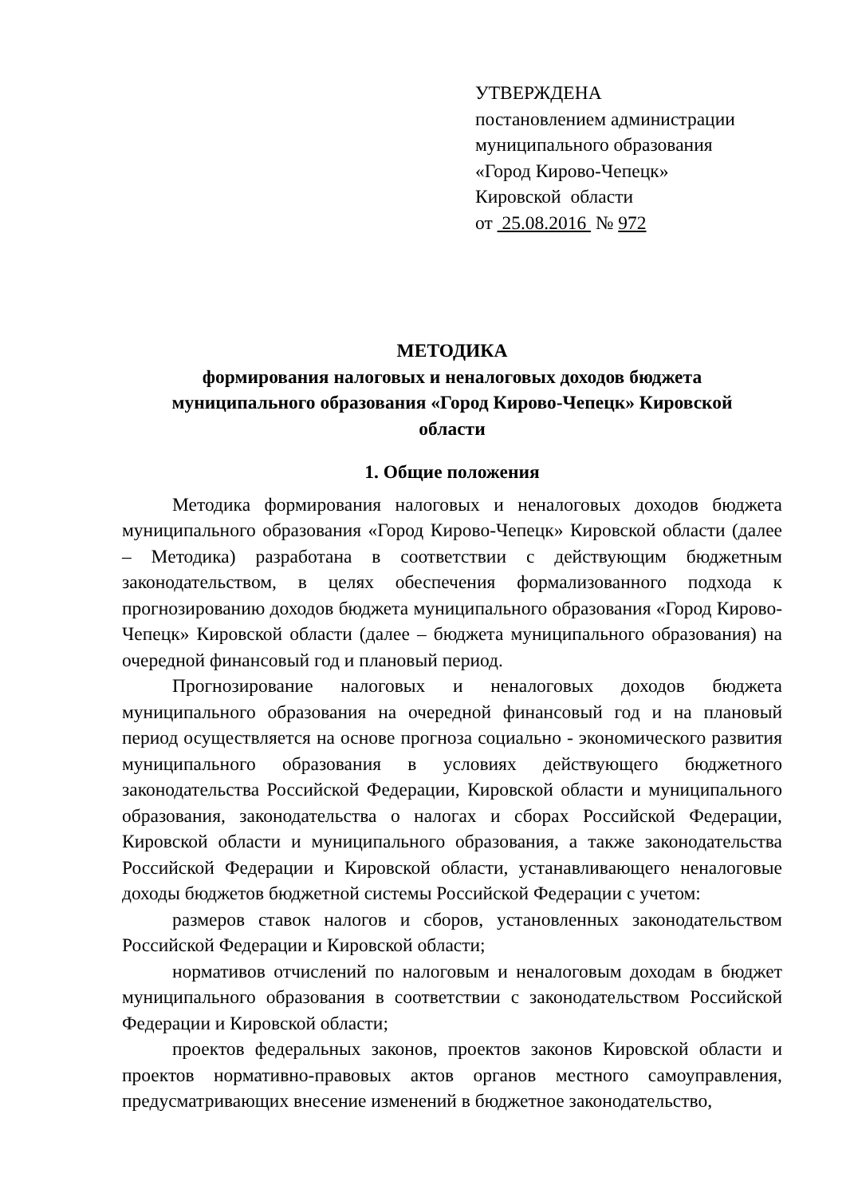УТВЕРЖДЕНА
постановлением администрации
муниципального образования
«Город Кирово-Чепецк»
Кировской области
от 25.08.2016 № 972
МЕТОДИКА
формирования налоговых и неналоговых доходов бюджета
муниципального образования «Город Кирово-Чепецк» Кировской
области
1. Общие положения
Методика формирования налоговых и неналоговых доходов бюджета муниципального образования «Город Кирово-Чепецк» Кировской области (далее – Методика) разработана в соответствии с действующим бюджетным законодательством, в целях обеспечения формализованного подхода к прогнозированию доходов бюджета муниципального образования «Город Кирово-Чепецк» Кировской области (далее – бюджета муниципального образования) на очередной финансовый год и плановый период.
Прогнозирование налоговых и неналоговых доходов бюджета муниципального образования на очередной финансовый год и на плановый период осуществляется на основе прогноза социально - экономического развития муниципального образования в условиях действующего бюджетного законодательства Российской Федерации, Кировской области и муниципального образования, законодательства о налогах и сборах Российской Федерации, Кировской области и муниципального образования, а также законодательства Российской Федерации и Кировской области, устанавливающего неналоговые доходы бюджетов бюджетной системы Российской Федерации с учетом:
размеров ставок налогов и сборов, установленных законодательством Российской Федерации и Кировской области;
нормативов отчислений по налоговым и неналоговым доходам в бюджет муниципального образования в соответствии с законодательством Российской Федерации и Кировской области;
проектов федеральных законов, проектов законов Кировской области и проектов нормативно-правовых актов органов местного самоуправления, предусматривающих внесение изменений в бюджетное законодательство,